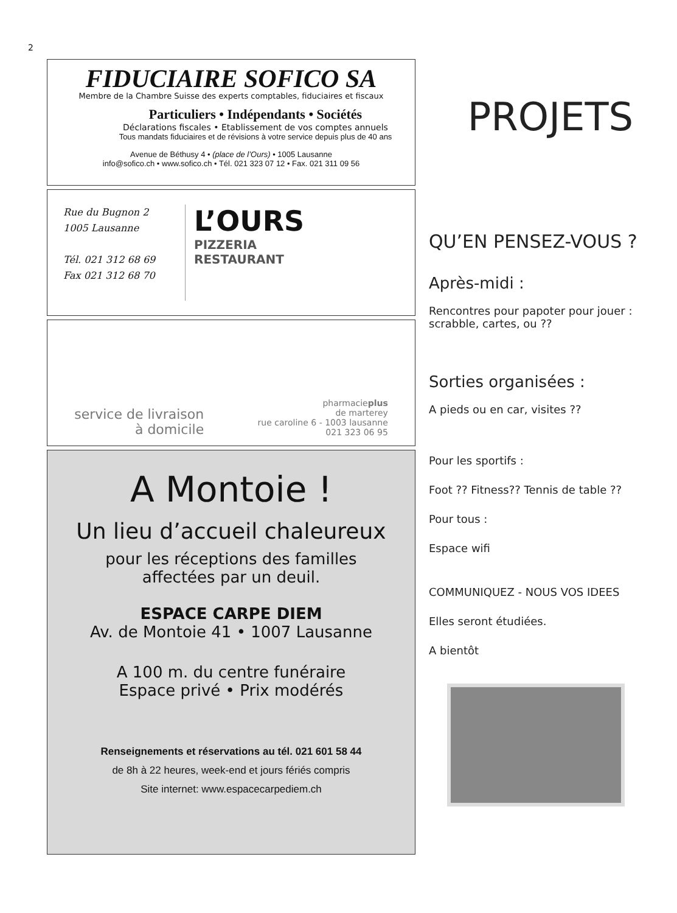2
FIDUCIAIRE SOFICO SA
Membre de la Chambre Suisse des experts comptables, fiduciaires et fiscaux
Particuliers • Indépendants • Sociétés
Déclarations fiscales • Etablissement de vos comptes annuels
Tous mandats fiduciaires et de révisions à votre service depuis plus de 40 ans
Avenue de Béthusy 4 • (place de l’Ours) • 1005 Lausanne
info@sofico.ch • www.sofico.ch • Tél. 021 323 07 12 • Fax. 021 311 09 56
Rue du Bugnon 2
1005 Lausanne
Tél. 021 312 68 69
Fax 021 312 68 70
L’OURS
PIZZERIA
RESTAURANT
service de livraison
à domicile
pharmacieplus
de marterey
rue caroline 6 - 1003 lausanne
021 323 06 95
A Montoie !
Un lieu d’accueil chaleureux
pour les réceptions des familles
affectées par un deuil.
ESPACE CARPE DIEM
Av. de Montoie 41 • 1007 Lausanne
A 100 m. du centre funéraire
Espace privé • Prix modérés
Renseignements et réservations au tél. 021 601 58 44
de 8h à 22 heures, week-end et jours fériés compris
Site internet: www.espacecarpediem.ch
PROJETS
QU’EN PENSEZ-VOUS ?
Après-midi :
Rencontres pour papoter pour jouer : scrabble, cartes, ou ??
Sorties organisées :
A pieds ou en car, visites ??
Pour les sportifs :
Foot ?? Fitness?? Tennis de table ??
Pour tous :
Espace wifi
COMMUNIQUEZ - NOUS VOS IDEES
Elles seront étudiées.
A bientôt